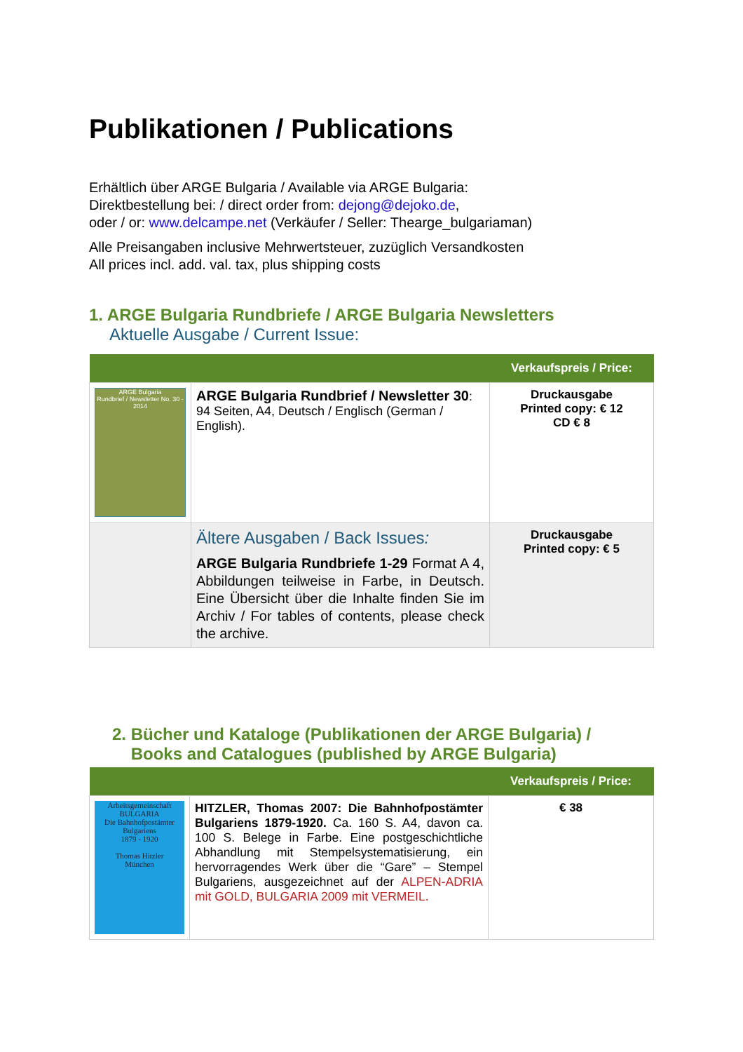Publikationen / Publications
Erhältlich über ARGE Bulgaria / Available via ARGE Bulgaria:
Direktbestellung bei: / direct order from: dejong@dejoko.de,
oder / or: www.delcampe.net (Verkäufer / Seller: Thearge_bulgariaman)
Alle Preisangaben inclusive Mehrwertsteuer, zuzüglich Versandkosten
All prices incl. add. val. tax, plus shipping costs
1. ARGE Bulgaria Rundbriefe / ARGE Bulgaria Newsletters
Aktuelle Ausgabe / Current Issue:
| | | Verkaufspreis / Price: |
| --- | --- | --- |
| ARGE Bulgaria Rundbrief / Newsletter No. 30 - 2014 | ARGE Bulgaria Rundbrief / Newsletter 30 : 94 Seiten, A4, Deutsch / Englisch (German / English). | Druckausgabe Printed copy: € 12 CD € 8 |
| | Ältere Ausgaben / Back Issues : ARGE Bulgaria Rundbriefe 1-29 Format A 4, Abbildungen teilweise in Farbe, in Deutsch. Eine Übersicht über die Inhalte finden Sie im Archiv / For tables of contents, please check the archive. | Druckausgabe Printed copy: € 5 |
2. Bücher und Kataloge (Publikationen der ARGE Bulgaria) /
Books and Catalogues (published by ARGE Bulgaria)
| | | Verkaufspreis / Price: |
| --- | --- | --- |
| Arbeitsgemeinschaft BULGARIA Die Bahnhofpostämter Bulgariens 1879 - 1920 Thomas Hitzler München | HITZLER, Thomas 2007: Die Bahnhofpostämter Bulgariens 1879-1920. Ca. 160 S. A4, davon ca. 100 S. Belege in Farbe. Eine postgeschichtliche Abhandlung mit Stempelsystematisierung, ein hervorragendes Werk über die “Gare” – Stempel Bulgariens, ausgezeichnet auf der ALPEN-ADRIA mit GOLD, BULGARIA 2009 mit VERMEIL. | € 38 |